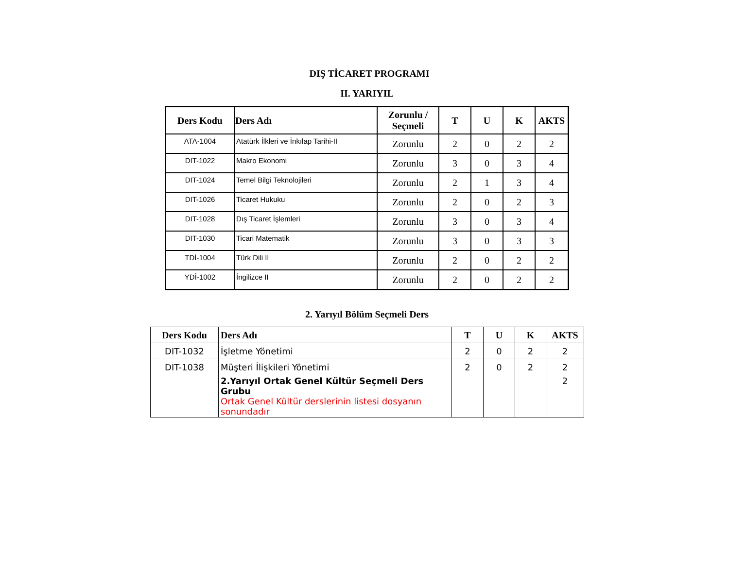DIŞ TİCARET PROGRAMI
II. YARIYIL
| Ders Kodu | Ders Adı | Zorunlu / Seçmeli | T | U | K | AKTS |
| --- | --- | --- | --- | --- | --- | --- |
| ATA-1004 | Atatürk İlkleri ve İnkılap Tarihi-II | Zorunlu | 2 | 0 | 2 | 2 |
| DIT-1022 | Makro Ekonomi | Zorunlu | 3 | 0 | 3 | 4 |
| DIT-1024 | Temel Bilgi Teknolojileri | Zorunlu | 2 | 1 | 3 | 4 |
| DIT-1026 | Ticaret Hukuku | Zorunlu | 2 | 0 | 2 | 3 |
| DIT-1028 | Dış Ticaret İşlemleri | Zorunlu | 3 | 0 | 3 | 4 |
| DIT-1030 | Ticari Matematik | Zorunlu | 3 | 0 | 3 | 3 |
| TDİ-1004 | Türk Dili II | Zorunlu | 2 | 0 | 2 | 2 |
| YDİ-1002 | İngilizce II | Zorunlu | 2 | 0 | 2 | 2 |
2. Yarıyıl Bölüm Seçmeli Ders
| Ders Kodu | Ders Adı | T | U | K | AKTS |
| --- | --- | --- | --- | --- | --- |
| DIT-1032 | İşletme Yönetimi | 2 | 0 | 2 | 2 |
| DIT-1038 | Müşteri İlişkileri Yönetimi | 2 | 0 | 2 | 2 |
| | 2.Yarıyıl Ortak Genel Kültür Seçmeli Ders Grubu Ortak Genel Kültür derslerinin listesi dosyanın sonundadır | | | | 2 |